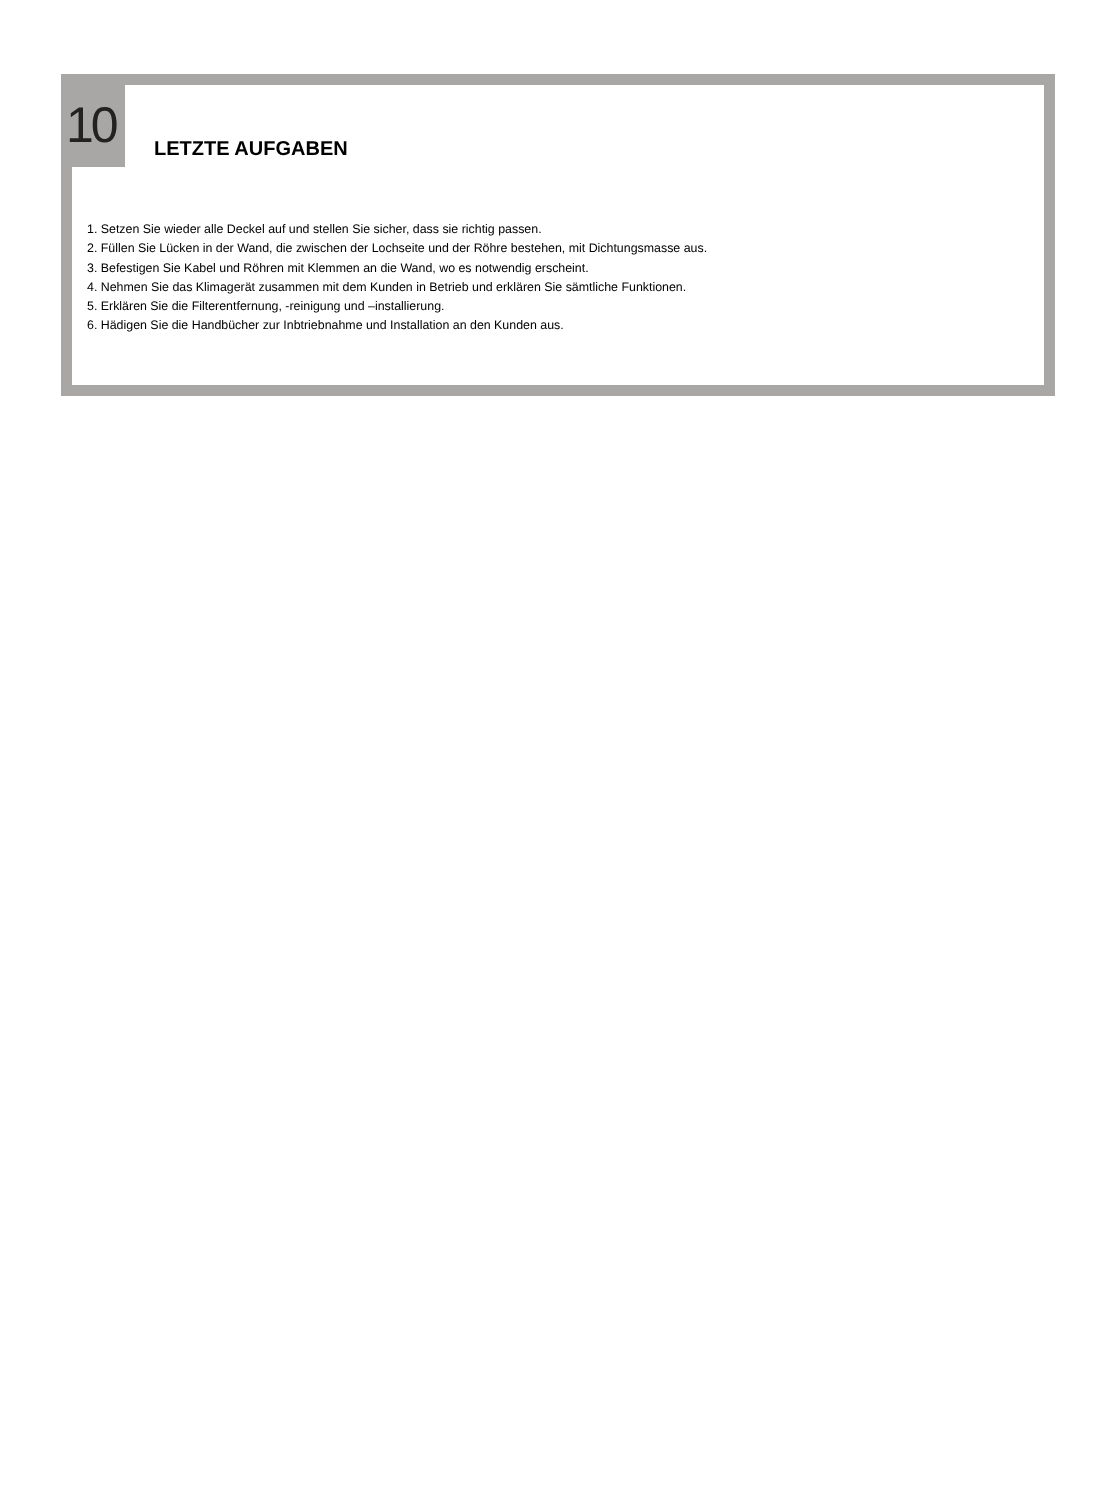10
LETZTE AUFGABEN
1. Setzen Sie wieder alle Deckel auf und stellen Sie sicher, dass sie richtig passen.
2. Füllen Sie Lücken in der Wand, die zwischen der Lochseite und der Röhre bestehen, mit Dichtungsmasse aus.
3. Befestigen Sie Kabel und Röhren mit Klemmen an die Wand, wo es notwendig erscheint.
4. Nehmen Sie das Klimagerät zusammen mit dem Kunden in Betrieb und erklären Sie sämtliche Funktionen.
5. Erklären Sie die Filterentfernung, -reinigung und –installierung.
6. Hädigen Sie die Handbücher zur Inbtriebnahme und Installation an den Kunden aus.